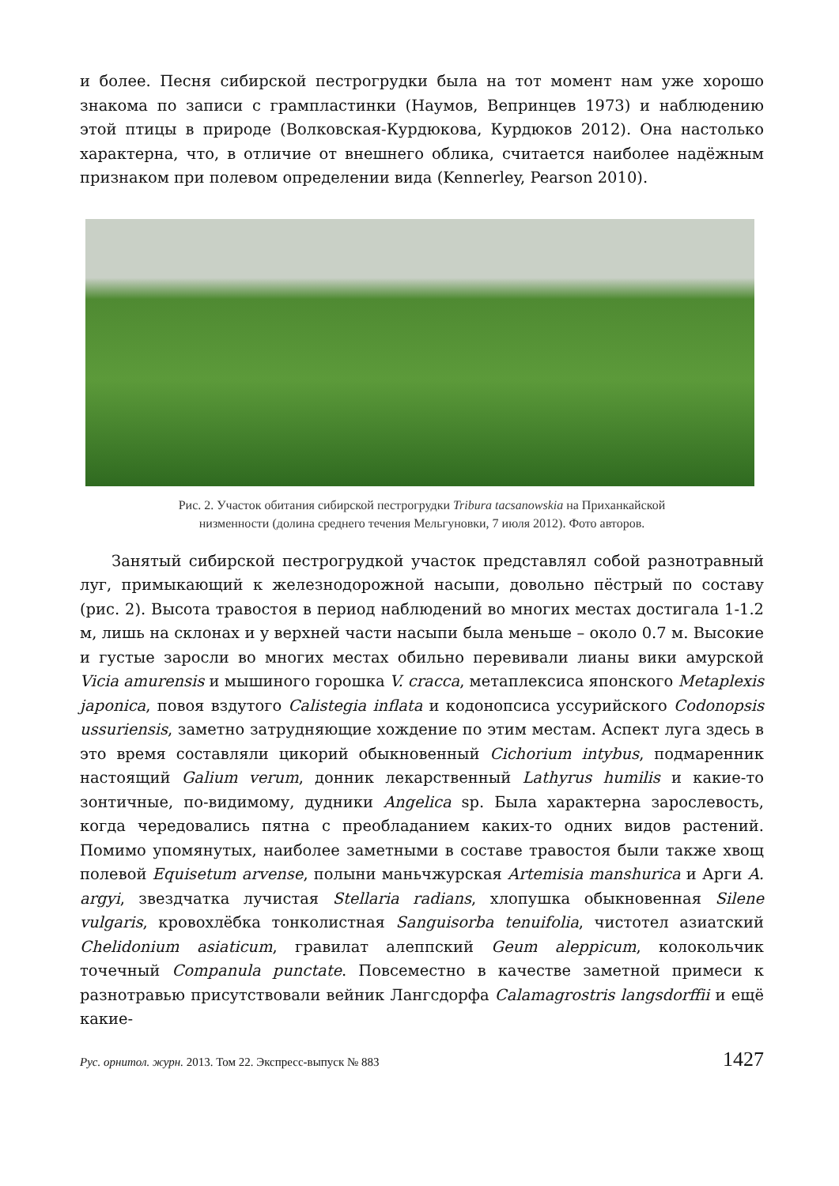и более. Песня сибирской пестрогрудки была на тот момент нам уже хорошо знакома по записи с грампластинки (Наумов, Вепринцев 1973) и наблюдению этой птицы в природе (Волковская-Курдюкова, Курдюков 2012). Она настолько характерна, что, в отличие от внешнего облика, считается наиболее надёжным признаком при полевом определении вида (Kennerley, Pearson 2010).
Рис. 2. Участок обитания сибирской пестрогрудки Tribura tacsanowskia на Приханкайской
низменности (долина среднего течения Мельгуновки, 7 июля 2012). Фото авторов.
Занятый сибирской пестрогрудкой участок представлял собой разнотравный луг, примыкающий к железнодорожной насыпи, довольно пёстрый по составу (рис. 2). Высота травостоя в период наблюдений во многих местах достигала 1-1.2 м, лишь на склонах и у верхней части насыпи была меньше – около 0.7 м. Высокие и густые заросли во многих местах обильно перевивали лианы вики амурской Vicia amurensis и мышиного горошка V. cracca, метаплексиса японского Metaplexis japonica, повоя вздутого Calistegia inflata и кодонопсиса уссурийского Codonopsis ussuriensis, заметно затрудняющие хождение по этим местам. Аспект луга здесь в это время составляли цикорий обыкновенный Cichorium intybus, подмаренник настоящий Galium verum, донник лекарственный Lathyrus humilis и какие-то зонтичные, по-видимому, дудники Angelica sp. Была характерна зарослевость, когда чередовались пятна с преобладанием каких-то одних видов растений. Помимо упомянутых, наиболее заметными в составе травостоя были также хвощ полевой Equisetum arvense, полыни маньчжурская Artemisia manshurica и Арги A. argyi, звездчатка лучистая Stellaria radians, хлопушка обыкновенная Silene vulgaris, кровохлёбка тонколистная Sanguisorba tenuifolia, чистотел азиатский Chelidonium asiaticum, гравилат алеппский Geum aleppicum, колокольчик точечный Companula punctate. Повсеместно в качестве заметной примеси к разнотравью присутствовали вейник Лангсдорфа Calamagrostris langsdorffii и ещё какие-
Рус. орнитол. журн. 2013. Том 22. Экспресс-выпуск № 883 1427